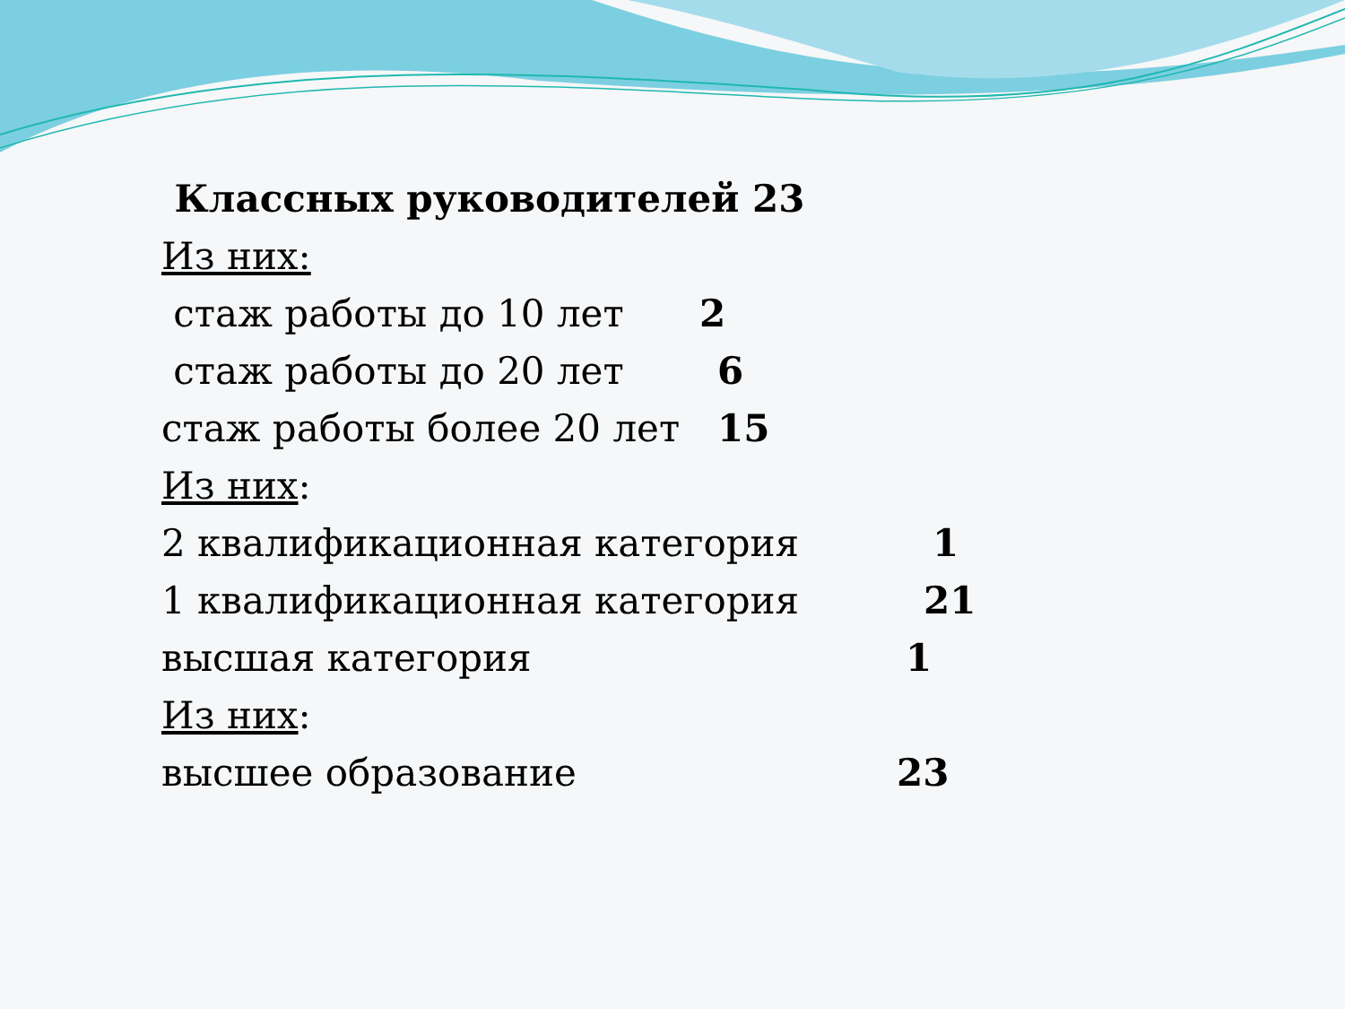Классных руководителей 23
Из них:
стаж работы до 10 лет 2
стаж работы до 20 лет 6
стаж работы более 20 лет 15
Из них:
2 квалификационная категория 1
1 квалификационная категория 21
высшая категория 1
Из них:
высшее образование 23